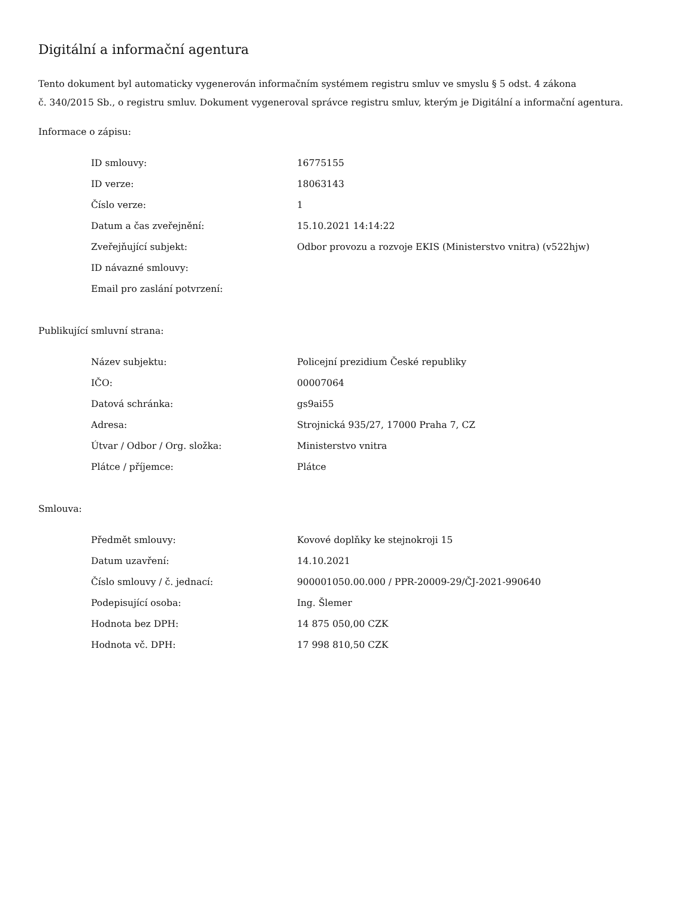Digitální a informační agentura
Tento dokument byl automaticky vygenerován informačním systémem registru smluv ve smyslu § 5 odst. 4 zákona
č. 340/2015 Sb., o registru smluv. Dokument vygeneroval správce registru smluv, kterým je Digitální a informační agentura.
Informace o zápisu:
| ID smlouvy: | 16775155 |
| ID verze: | 18063143 |
| Číslo verze: | 1 |
| Datum a čas zveřejnění: | 15.10.2021 14:14:22 |
| Zveřejňující subjekt: | Odbor provozu a rozvoje EKIS (Ministerstvo vnitra) (v522hjw) |
| ID návazné smlouvy: | |
| Email pro zaslání potvrzení: | |
Publikující smluvní strana:
| Název subjektu: | Policejní prezidium České republiky |
| IČO: | 00007064 |
| Datová schránka: | gs9ai55 |
| Adresa: | Strojnická 935/27, 17000 Praha 7, CZ |
| Útvar / Odbor / Org. složka: | Ministerstvo vnitra |
| Plátce / příjemce: | Plátce |
Smlouva:
| Předmět smlouvy: | Kovové doplňky ke stejnokroji 15 |
| Datum uzavření: | 14.10.2021 |
| Číslo smlouvy / č. jednací: | 900001050.00.000 / PPR-20009-29/ČJ-2021-990640 |
| Podepisující osoba: | Ing. Šlemer |
| Hodnota bez DPH: | 14 875 050,00 CZK |
| Hodnota vč. DPH: | 17 998 810,50 CZK |